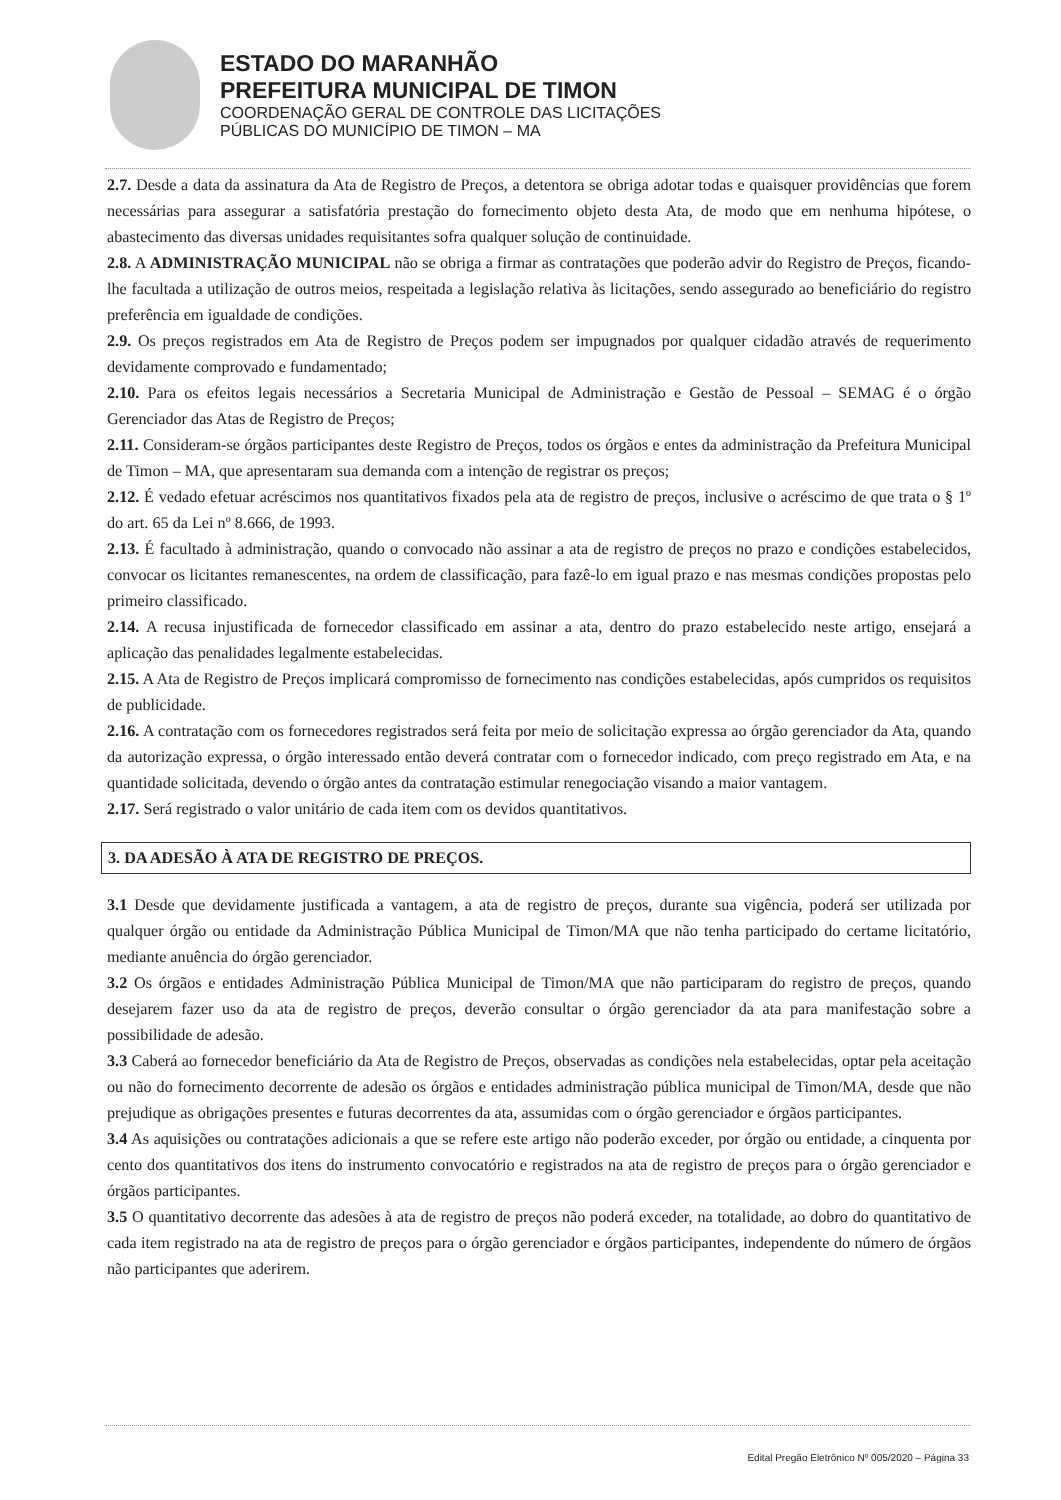ESTADO DO MARANHÃO
PREFEITURA MUNICIPAL DE TIMON
COORDENAÇÃO GERAL DE CONTROLE DAS LICITAÇÕES
PÚBLICAS DO MUNICÍPIO DE TIMON – MA
2.7. Desde a data da assinatura da Ata de Registro de Preços, a detentora se obriga adotar todas e quaisquer providências que forem necessárias para assegurar a satisfatória prestação do fornecimento objeto desta Ata, de modo que em nenhuma hipótese, o abastecimento das diversas unidades requisitantes sofra qualquer solução de continuidade.
2.8. A ADMINISTRAÇÃO MUNICIPAL não se obriga a firmar as contratações que poderão advir do Registro de Preços, ficando-lhe facultada a utilização de outros meios, respeitada a legislação relativa às licitações, sendo assegurado ao beneficiário do registro preferência em igualdade de condições.
2.9. Os preços registrados em Ata de Registro de Preços podem ser impugnados por qualquer cidadão através de requerimento devidamente comprovado e fundamentado;
2.10. Para os efeitos legais necessários a Secretaria Municipal de Administração e Gestão de Pessoal – SEMAG é o órgão Gerenciador das Atas de Registro de Preços;
2.11. Consideram-se órgãos participantes deste Registro de Preços, todos os órgãos e entes da administração da Prefeitura Municipal de Timon – MA, que apresentaram sua demanda com a intenção de registrar os preços;
2.12. É vedado efetuar acréscimos nos quantitativos fixados pela ata de registro de preços, inclusive o acréscimo de que trata o § 1º do art. 65 da Lei nº 8.666, de 1993.
2.13. É facultado à administração, quando o convocado não assinar a ata de registro de preços no prazo e condições estabelecidos, convocar os licitantes remanescentes, na ordem de classificação, para fazê-lo em igual prazo e nas mesmas condições propostas pelo primeiro classificado.
2.14. A recusa injustificada de fornecedor classificado em assinar a ata, dentro do prazo estabelecido neste artigo, ensejará a aplicação das penalidades legalmente estabelecidas.
2.15. A Ata de Registro de Preços implicará compromisso de fornecimento nas condições estabelecidas, após cumpridos os requisitos de publicidade.
2.16. A contratação com os fornecedores registrados será feita por meio de solicitação expressa ao órgão gerenciador da Ata, quando da autorização expressa, o órgão interessado então deverá contratar com o fornecedor indicado, com preço registrado em Ata, e na quantidade solicitada, devendo o órgão antes da contratação estimular renegociação visando a maior vantagem.
2.17. Será registrado o valor unitário de cada item com os devidos quantitativos.
3. DA ADESÃO À ATA DE REGISTRO DE PREÇOS.
3.1 Desde que devidamente justificada a vantagem, a ata de registro de preços, durante sua vigência, poderá ser utilizada por qualquer órgão ou entidade da Administração Pública Municipal de Timon/MA que não tenha participado do certame licitatório, mediante anuência do órgão gerenciador.
3.2 Os órgãos e entidades Administração Pública Municipal de Timon/MA que não participaram do registro de preços, quando desejarem fazer uso da ata de registro de preços, deverão consultar o órgão gerenciador da ata para manifestação sobre a possibilidade de adesão.
3.3 Caberá ao fornecedor beneficiário da Ata de Registro de Preços, observadas as condições nela estabelecidas, optar pela aceitação ou não do fornecimento decorrente de adesão os órgãos e entidades administração pública municipal de Timon/MA, desde que não prejudique as obrigações presentes e futuras decorrentes da ata, assumidas com o órgão gerenciador e órgãos participantes.
3.4 As aquisições ou contratações adicionais a que se refere este artigo não poderão exceder, por órgão ou entidade, a cinquenta por cento dos quantitativos dos itens do instrumento convocatório e registrados na ata de registro de preços para o órgão gerenciador e órgãos participantes.
3.5 O quantitativo decorrente das adesões à ata de registro de preços não poderá exceder, na totalidade, ao dobro do quantitativo de cada item registrado na ata de registro de preços para o órgão gerenciador e órgãos participantes, independente do número de órgãos não participantes que aderirem.
Edital Pregão Eletrônico Nº 005/2020 – Página 33